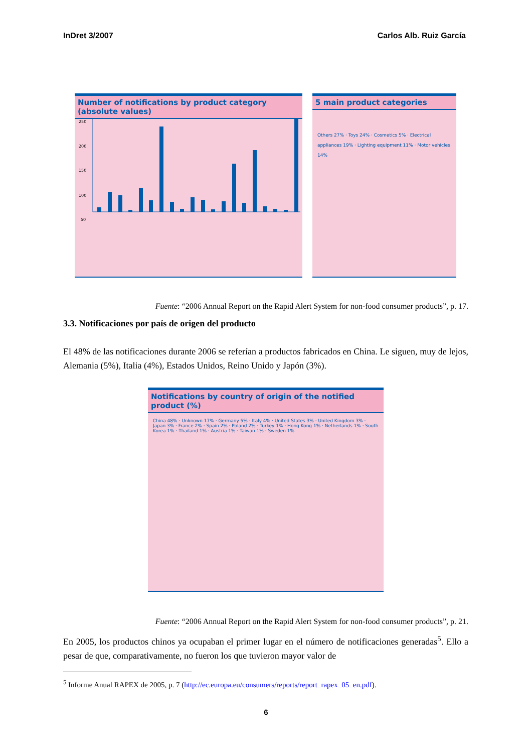InDret 3/2007 Carlos Alb. Ruiz García
Number of notifications by product category
(absolute values)
250
200
150
100
50
5 main product categories
Others 27% · Toys 24% · Cosmetics 5% · Electrical appliances 19% · Lighting equipment 11% · Motor vehicles 14%
Fuente: “2006 Annual Report on the Rapid Alert System for non-food consumer products”, p. 17.
3.3. Notificaciones por país de origen del producto
El 48% de las notificaciones durante 2006 se referían a productos fabricados en China. Le siguen, muy de lejos, Alemania (5%), Italia (4%), Estados Unidos, Reino Unido y Japón (3%).
Notifications by country of origin of the notified product (%)
China 48% · Unknown 17% · Germany 5% · Italy 4% · United States 3% · United Kingdom 3% · Japan 3% · France 2% · Spain 2% · Poland 2% · Turkey 1% · Hong Kong 1% · Netherlands 1% · South Korea 1% · Thailand 1% · Austria 1% · Taiwan 1% · Sweden 1%
Fuente: “2006 Annual Report on the Rapid Alert System for non-food consumer products”, p. 21.
En 2005, los productos chinos ya ocupaban el primer lugar en el número de notificaciones generadas<sup>5</sup>. Ello a pesar de que, comparativamente, no fueron los que tuvieron mayor valor de
<sup>5</sup> Informe Anual RAPEX de 2005, p. 7 (http://ec.europa.eu/consumers/reports/report_rapex_05_en.pdf).
6